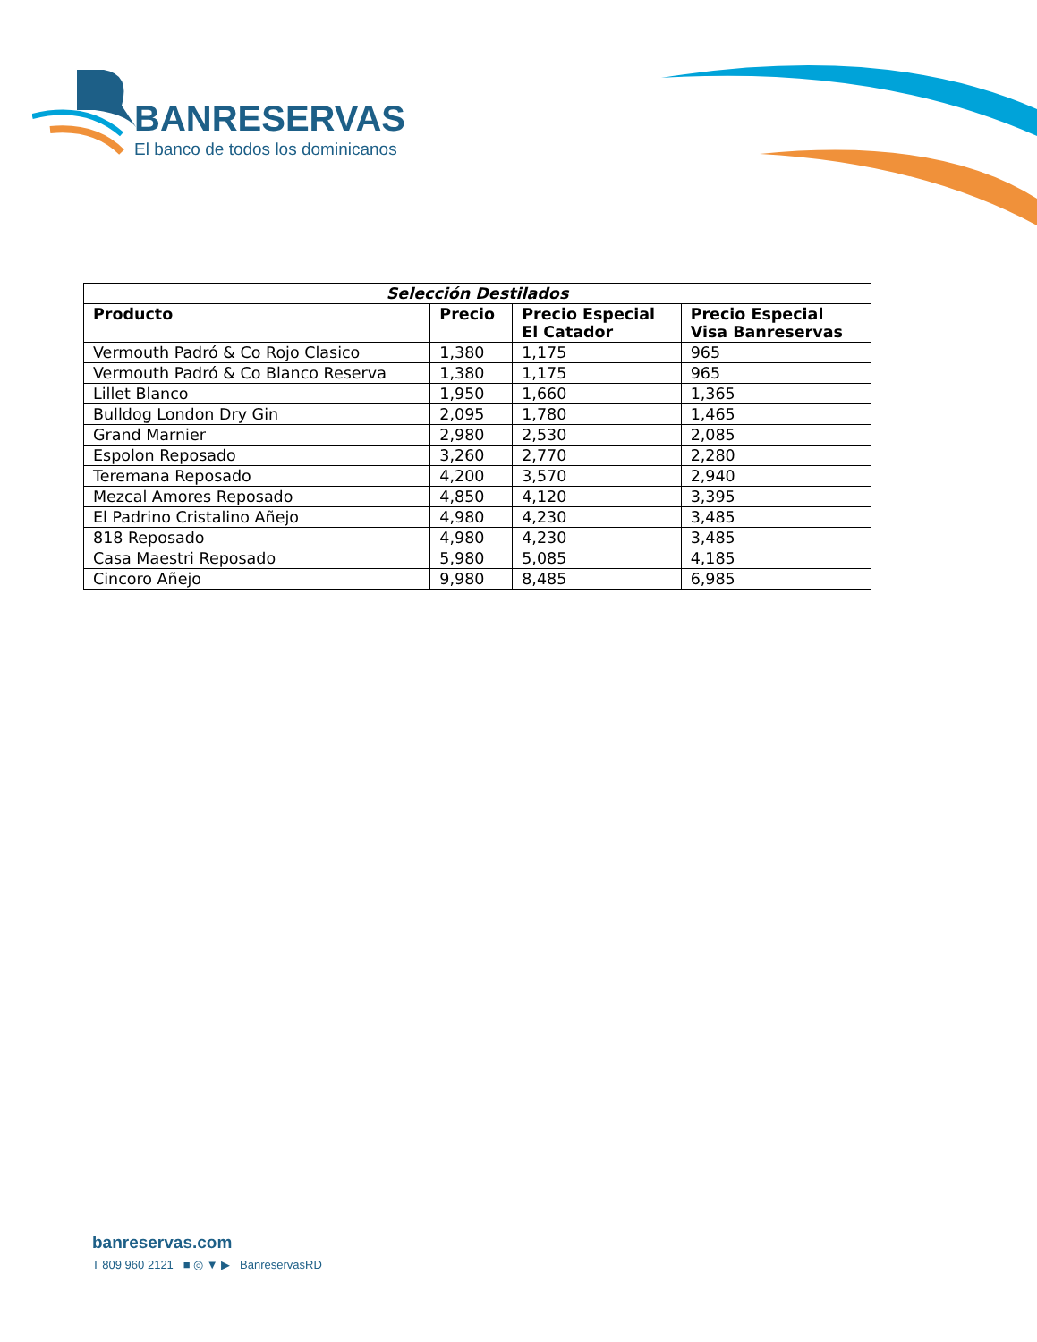BANRESERVAS
El banco de todos los dominicanos
| Selección Destilados | | | |
| --- | --- | --- | --- |
| Producto | Precio | Precio Especial El Catador | Precio Especial Visa Banreservas |
| Vermouth Padró & Co Rojo Clasico | 1,380 | 1,175 | 965 |
| Vermouth Padró & Co Blanco Reserva | 1,380 | 1,175 | 965 |
| Lillet Blanco | 1,950 | 1,660 | 1,365 |
| Bulldog London Dry Gin | 2,095 | 1,780 | 1,465 |
| Grand Marnier | 2,980 | 2,530 | 2,085 |
| Espolon Reposado | 3,260 | 2,770 | 2,280 |
| Teremana Reposado | 4,200 | 3,570 | 2,940 |
| Mezcal Amores Reposado | 4,850 | 4,120 | 3,395 |
| El Padrino Cristalino Añejo | 4,980 | 4,230 | 3,485 |
| 818 Reposado | 4,980 | 4,230 | 3,485 |
| Casa Maestri Reposado | 5,980 | 5,085 | 4,185 |
| Cincoro Añejo | 9,980 | 8,485 | 6,985 |
banreservas.com
T 809 960 2121 ■ ◎ ▼ ▶ BanreservasRD